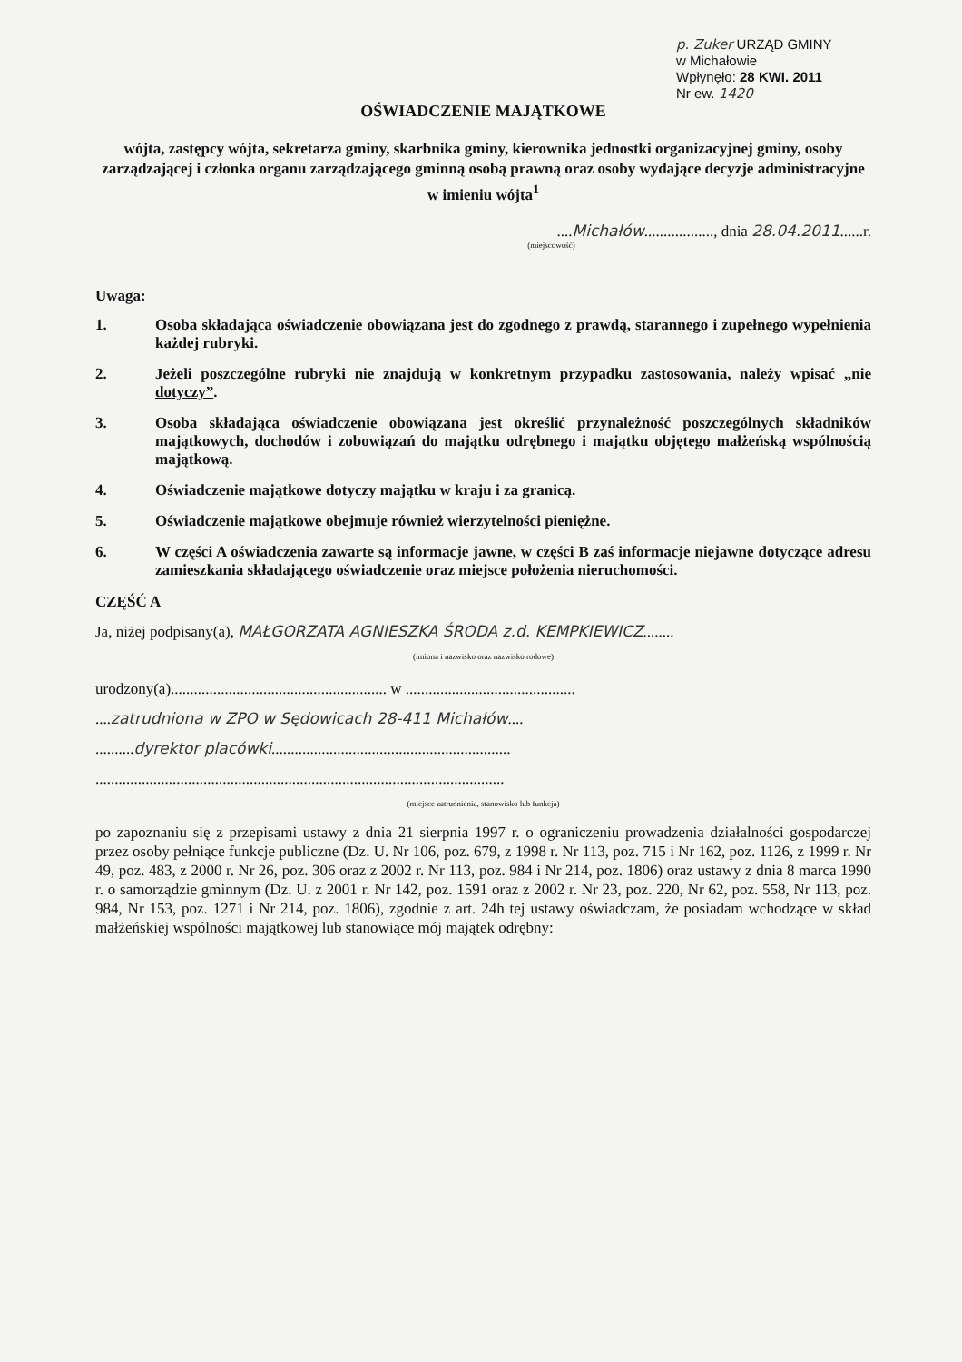p. Zuker URZĄD GMINY
w Michałowie
Wpłynęło: 28 KWI. 2011
Nr ew. 1420
OŚWIADCZENIE MAJĄTKOWE
wójta, zastępcy wójta, sekretarza gminy, skarbnika gminy, kierownika jednostki organizacyjnej gminy, osoby zarządzającej i członka organu zarządzającego gminną osobą prawną oraz osoby wydające decyzje administracyjne w imieniu wójta<sup>1</sup>
....Michałów.................., dnia 28.04.2011......r.
(miejscowość)
Uwaga:
1. Osoba składająca oświadczenie obowiązana jest do zgodnego z prawdą, starannego i zupełnego wypełnienia każdej rubryki.
2. Jeżeli poszczególne rubryki nie znajdują w konkretnym przypadku zastosowania, należy wpisać „nie dotyczy”.
3. Osoba składająca oświadczenie obowiązana jest określić przynależność poszczególnych składników majątkowych, dochodów i zobowiązań do majątku odrębnego i majątku objętego małżeńską wspólnością majątkową.
4. Oświadczenie majątkowe dotyczy majątku w kraju i za granicą.
5. Oświadczenie majątkowe obejmuje również wierzytelności pieniężne.
6. W części A oświadczenia zawarte są informacje jawne, w części B zaś informacje niejawne dotyczące adresu zamieszkania składającego oświadczenie oraz miejsce położenia nieruchomości.
CZĘŚĆ A
Ja, niżej podpisany(a), MAŁGORZATA AGNIESZKA ŚRODA z.d. KEMPKIEWICZ........
(imiona i nazwisko oraz nazwisko rodowe)
urodzony(a)........................................................ w ............................................
....zatrudniona w ZPO w Sędowicach 28-411 Michałów....
..........dyrektor placówki..............................................................
..........................................................................................................
(miejsce zatrudnienia, stanowisko lub funkcja)
po zapoznaniu się z przepisami ustawy z dnia 21 sierpnia 1997 r. o ograniczeniu prowadzenia działalności gospodarczej przez osoby pełniące funkcje publiczne (Dz. U. Nr 106, poz. 679, z 1998 r. Nr 113, poz. 715 i Nr 162, poz. 1126, z 1999 r. Nr 49, poz. 483, z 2000 r. Nr 26, poz. 306 oraz z 2002 r. Nr 113, poz. 984 i Nr 214, poz. 1806) oraz ustawy z dnia 8 marca 1990 r. o samorządzie gminnym (Dz. U. z 2001 r. Nr 142, poz. 1591 oraz z 2002 r. Nr 23, poz. 220, Nr 62, poz. 558, Nr 113, poz. 984, Nr 153, poz. 1271 i Nr 214, poz. 1806), zgodnie z art. 24h tej ustawy oświadczam, że posiadam wchodzące w skład małżeńskiej wspólności majątkowej lub stanowiące mój majątek odrębny: